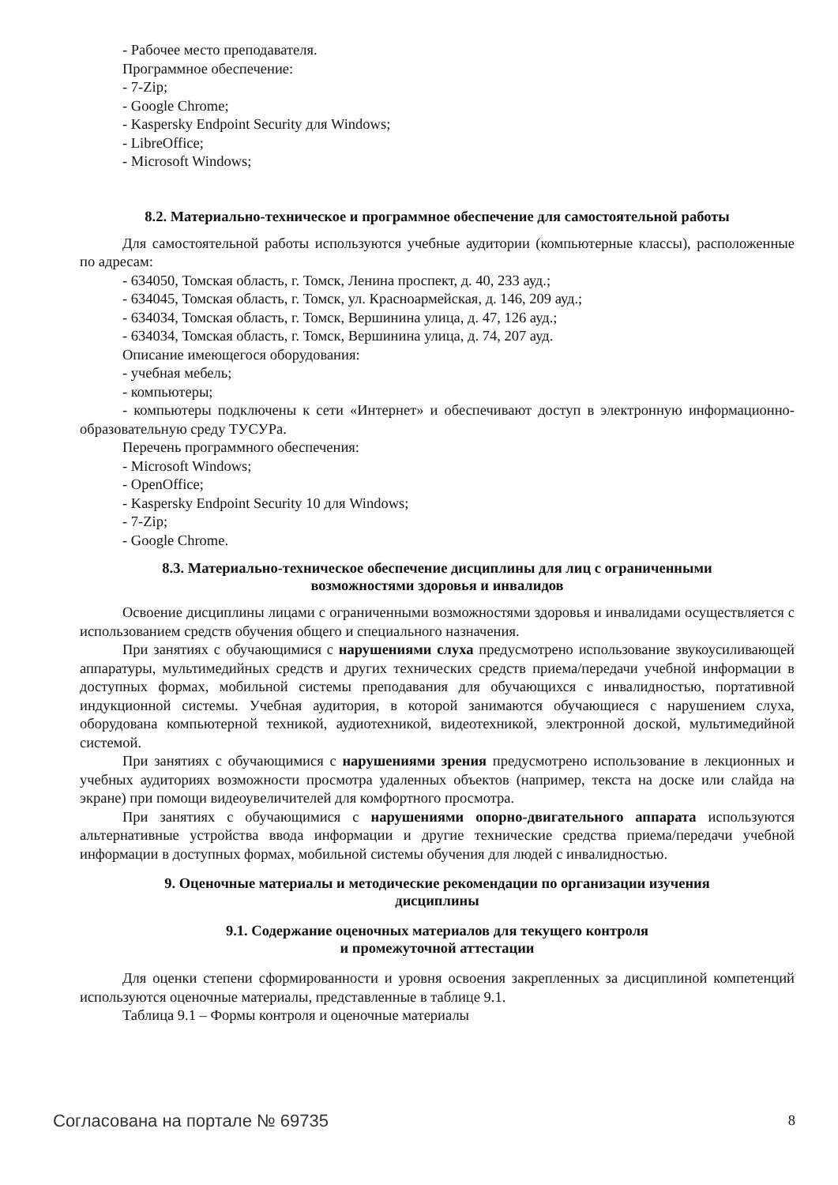- Рабочее место преподавателя.
Программное обеспечение:
- 7-Zip;
- Google Chrome;
- Kaspersky Endpoint Security для Windows;
- LibreOffice;
- Microsoft Windows;
8.2. Материально-техническое и программное обеспечение для самостоятельной работы
Для самостоятельной работы используются учебные аудитории (компьютерные классы), расположенные по адресам:
- 634050, Томская область, г. Томск, Ленина проспект, д. 40, 233 ауд.;
- 634045, Томская область, г. Томск, ул. Красноармейская, д. 146, 209 ауд.;
- 634034, Томская область, г. Томск, Вершинина улица, д. 47, 126 ауд.;
- 634034, Томская область, г. Томск, Вершинина улица, д. 74, 207 ауд.
Описание имеющегося оборудования:
- учебная мебель;
- компьютеры;
- компьютеры подключены к сети «Интернет» и обеспечивают доступ в электронную информационно-образовательную среду ТУСУРа.
Перечень программного обеспечения:
- Microsoft Windows;
- OpenOffice;
- Kaspersky Endpoint Security 10 для Windows;
- 7-Zip;
- Google Chrome.
8.3. Материально-техническое обеспечение дисциплины для лиц с ограниченными
возможностями здоровья и инвалидов
Освоение дисциплины лицами с ограниченными возможностями здоровья и инвалидами осуществляется с использованием средств обучения общего и специального назначения.
При занятиях с обучающимися с нарушениями слуха предусмотрено использование звукоусиливающей аппаратуры, мультимедийных средств и других технических средств приема/передачи учебной информации в доступных формах, мобильной системы преподавания для обучающихся с инвалидностью, портативной индукционной системы. Учебная аудитория, в которой занимаются обучающиеся с нарушением слуха, оборудована компьютерной техникой, аудиотехникой, видеотехникой, электронной доской, мультимедийной системой.
При занятиях с обучающимися с нарушениями зрения предусмотрено использование в лекционных и учебных аудиториях возможности просмотра удаленных объектов (например, текста на доске или слайда на экране) при помощи видеоувеличителей для комфортного просмотра.
При занятиях с обучающимися с нарушениями опорно-двигательного аппарата используются альтернативные устройства ввода информации и другие технические средства приема/передачи учебной информации в доступных формах, мобильной системы обучения для людей с инвалидностью.
9. Оценочные материалы и методические рекомендации по организации изучения
дисциплины
9.1. Содержание оценочных материалов для текущего контроля
и промежуточной аттестации
Для оценки степени сформированности и уровня освоения закрепленных за дисциплиной компетенций используются оценочные материалы, представленные в таблице 9.1.
Таблица 9.1 – Формы контроля и оценочные материалы
Согласована на портале № 69735 8